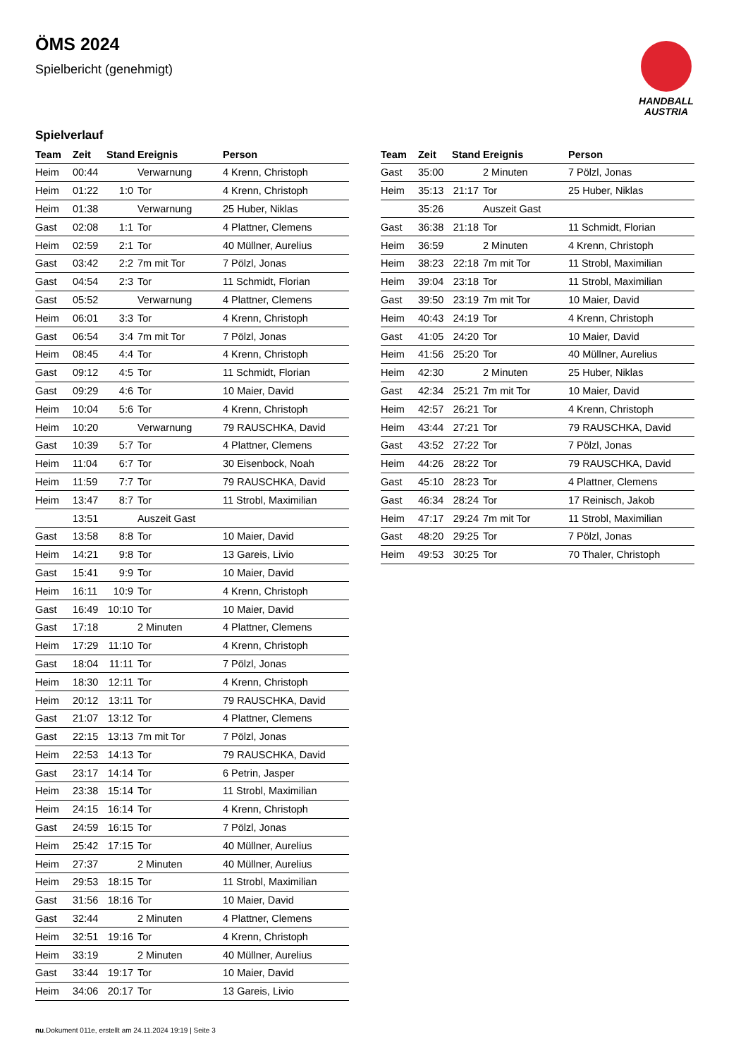ÖMS 2024
Spielbericht (genehmigt)
HANDBALL
AUSTRIA
Spielverlauf
| Team | Zeit | Stand | Ereignis | Person |
| --- | --- | --- | --- | --- |
| Heim | 00:44 | | Verwarnung | 4 Krenn, Christoph |
| Heim | 01:22 | 1:0 | Tor | 4 Krenn, Christoph |
| Heim | 01:38 | | Verwarnung | 25 Huber, Niklas |
| Gast | 02:08 | 1:1 | Tor | 4 Plattner, Clemens |
| Heim | 02:59 | 2:1 | Tor | 40 Müllner, Aurelius |
| Gast | 03:42 | 2:2 | 7m mit Tor | 7 Pölzl, Jonas |
| Gast | 04:54 | 2:3 | Tor | 11 Schmidt, Florian |
| Gast | 05:52 | | Verwarnung | 4 Plattner, Clemens |
| Heim | 06:01 | 3:3 | Tor | 4 Krenn, Christoph |
| Gast | 06:54 | 3:4 | 7m mit Tor | 7 Pölzl, Jonas |
| Heim | 08:45 | 4:4 | Tor | 4 Krenn, Christoph |
| Gast | 09:12 | 4:5 | Tor | 11 Schmidt, Florian |
| Gast | 09:29 | 4:6 | Tor | 10 Maier, David |
| Heim | 10:04 | 5:6 | Tor | 4 Krenn, Christoph |
| Heim | 10:20 | | Verwarnung | 79 RAUSCHKA, David |
| Gast | 10:39 | 5:7 | Tor | 4 Plattner, Clemens |
| Heim | 11:04 | 6:7 | Tor | 30 Eisenbock, Noah |
| Heim | 11:59 | 7:7 | Tor | 79 RAUSCHKA, David |
| Heim | 13:47 | 8:7 | Tor | 11 Strobl, Maximilian |
| | 13:51 | | Auszeit Gast | |
| Gast | 13:58 | 8:8 | Tor | 10 Maier, David |
| Heim | 14:21 | 9:8 | Tor | 13 Gareis, Livio |
| Gast | 15:41 | 9:9 | Tor | 10 Maier, David |
| Heim | 16:11 | 10:9 | Tor | 4 Krenn, Christoph |
| Gast | 16:49 | 10:10 | Tor | 10 Maier, David |
| Gast | 17:18 | | 2 Minuten | 4 Plattner, Clemens |
| Heim | 17:29 | 11:10 | Tor | 4 Krenn, Christoph |
| Gast | 18:04 | 11:11 | Tor | 7 Pölzl, Jonas |
| Heim | 18:30 | 12:11 | Tor | 4 Krenn, Christoph |
| Heim | 20:12 | 13:11 | Tor | 79 RAUSCHKA, David |
| Gast | 21:07 | 13:12 | Tor | 4 Plattner, Clemens |
| Gast | 22:15 | 13:13 | 7m mit Tor | 7 Pölzl, Jonas |
| Heim | 22:53 | 14:13 | Tor | 79 RAUSCHKA, David |
| Gast | 23:17 | 14:14 | Tor | 6 Petrin, Jasper |
| Heim | 23:38 | 15:14 | Tor | 11 Strobl, Maximilian |
| Heim | 24:15 | 16:14 | Tor | 4 Krenn, Christoph |
| Gast | 24:59 | 16:15 | Tor | 7 Pölzl, Jonas |
| Heim | 25:42 | 17:15 | Tor | 40 Müllner, Aurelius |
| Heim | 27:37 | | 2 Minuten | 40 Müllner, Aurelius |
| Heim | 29:53 | 18:15 | Tor | 11 Strobl, Maximilian |
| Gast | 31:56 | 18:16 | Tor | 10 Maier, David |
| Gast | 32:44 | | 2 Minuten | 4 Plattner, Clemens |
| Heim | 32:51 | 19:16 | Tor | 4 Krenn, Christoph |
| Heim | 33:19 | | 2 Minuten | 40 Müllner, Aurelius |
| Gast | 33:44 | 19:17 | Tor | 10 Maier, David |
| Heim | 34:06 | 20:17 | Tor | 13 Gareis, Livio |
| Team | Zeit | Stand | Ereignis | Person |
| --- | --- | --- | --- | --- |
| Gast | 35:00 | | 2 Minuten | 7 Pölzl, Jonas |
| Heim | 35:13 | 21:17 | Tor | 25 Huber, Niklas |
| | 35:26 | | Auszeit Gast | |
| Gast | 36:38 | 21:18 | Tor | 11 Schmidt, Florian |
| Heim | 36:59 | | 2 Minuten | 4 Krenn, Christoph |
| Heim | 38:23 | 22:18 | 7m mit Tor | 11 Strobl, Maximilian |
| Heim | 39:04 | 23:18 | Tor | 11 Strobl, Maximilian |
| Gast | 39:50 | 23:19 | 7m mit Tor | 10 Maier, David |
| Heim | 40:43 | 24:19 | Tor | 4 Krenn, Christoph |
| Gast | 41:05 | 24:20 | Tor | 10 Maier, David |
| Heim | 41:56 | 25:20 | Tor | 40 Müllner, Aurelius |
| Heim | 42:30 | | 2 Minuten | 25 Huber, Niklas |
| Gast | 42:34 | 25:21 | 7m mit Tor | 10 Maier, David |
| Heim | 42:57 | 26:21 | Tor | 4 Krenn, Christoph |
| Heim | 43:44 | 27:21 | Tor | 79 RAUSCHKA, David |
| Gast | 43:52 | 27:22 | Tor | 7 Pölzl, Jonas |
| Heim | 44:26 | 28:22 | Tor | 79 RAUSCHKA, David |
| Gast | 45:10 | 28:23 | Tor | 4 Plattner, Clemens |
| Gast | 46:34 | 28:24 | Tor | 17 Reinisch, Jakob |
| Heim | 47:17 | 29:24 | 7m mit Tor | 11 Strobl, Maximilian |
| Gast | 48:20 | 29:25 | Tor | 7 Pölzl, Jonas |
| Heim | 49:53 | 30:25 | Tor | 70 Thaler, Christoph |
nu.Dokument 011e, erstellt am 24.11.2024 19:19 | Seite 3